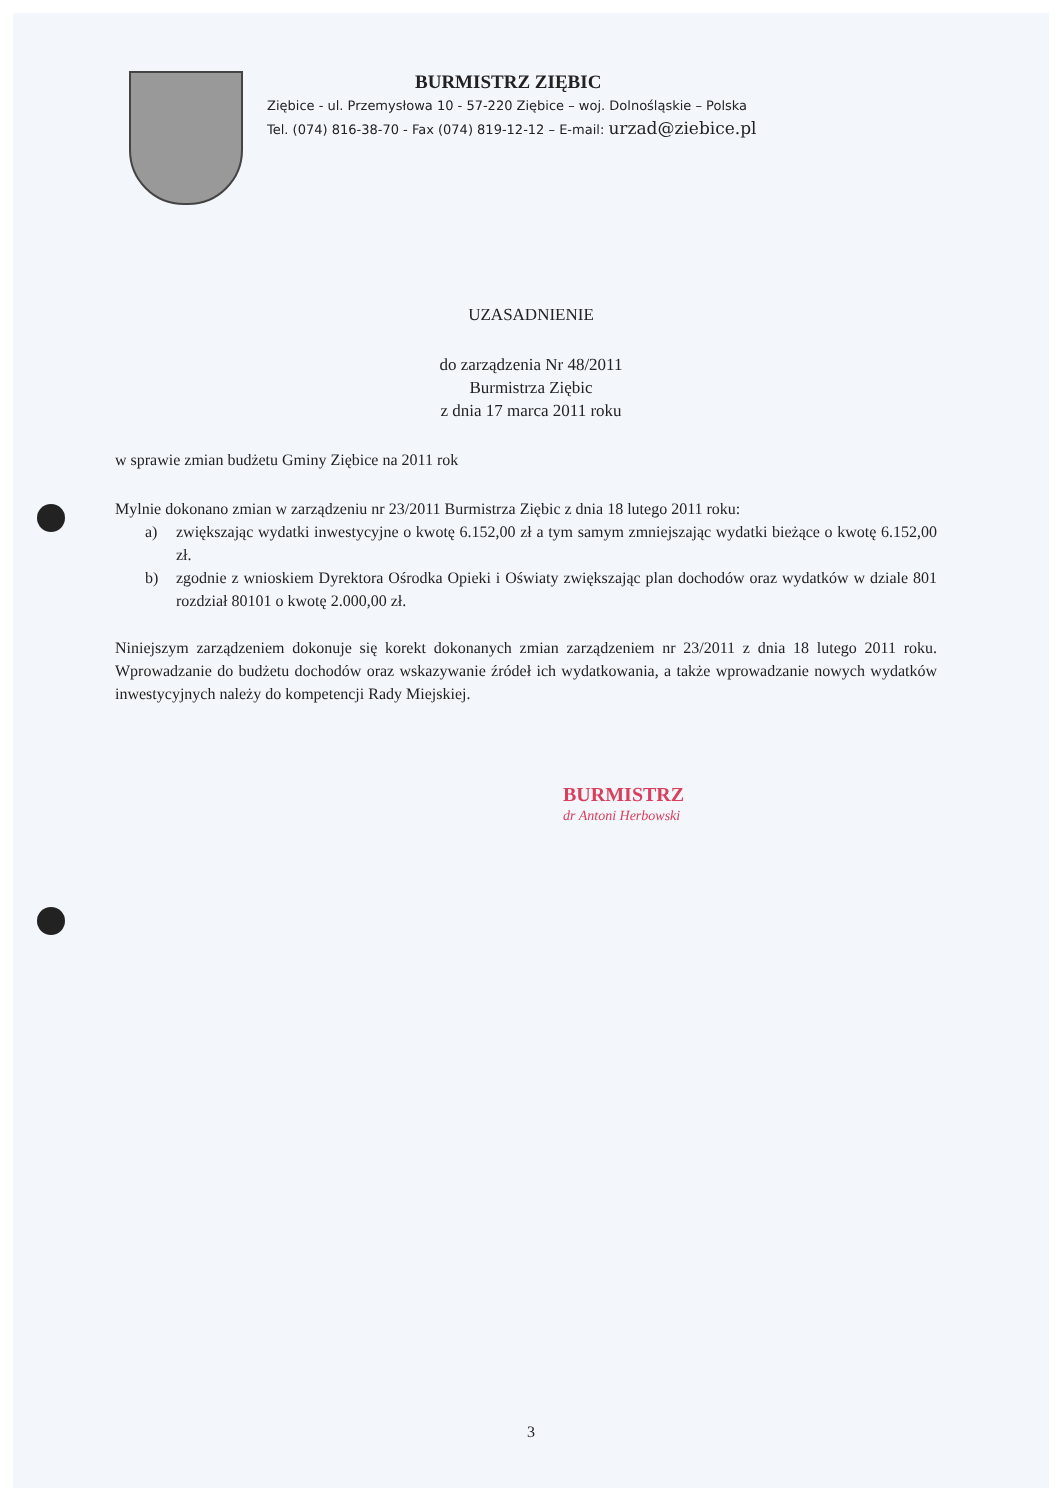BURMISTRZ ZIĘBIC
Ziębice - ul. Przemysłowa 10 - 57-220 Ziębice – woj. Dolnośląskie – Polska
Tel. (074) 816-38-70 - Fax (074) 819-12-12 – E-mail: urzad@ziebice.pl
UZASADNIENIE
do zarządzenia Nr 48/2011
Burmistrza Ziębic
z dnia 17 marca 2011 roku
w sprawie zmian budżetu Gminy Ziębice na 2011 rok
Mylnie dokonano zmian w zarządzeniu nr 23/2011 Burmistrza Ziębic z dnia 18 lutego 2011 roku:
a) zwiększając wydatki inwestycyjne o kwotę 6.152,00 zł a tym samym zmniejszając wydatki bieżące o kwotę 6.152,00 zł.
b) zgodnie z wnioskiem Dyrektora Ośrodka Opieki i Oświaty zwiększając plan dochodów oraz wydatków w dziale 801 rozdział 80101 o kwotę 2.000,00 zł.
Niniejszym zarządzeniem dokonuje się korekt dokonanych zmian zarządzeniem nr 23/2011 z dnia 18 lutego 2011 roku. Wprowadzanie do budżetu dochodów oraz wskazywanie źródeł ich wydatkowania, a także wprowadzanie nowych wydatków inwestycyjnych należy do kompetencji Rady Miejskiej.
BURMISTRZ
dr Antoni Herbowski
3